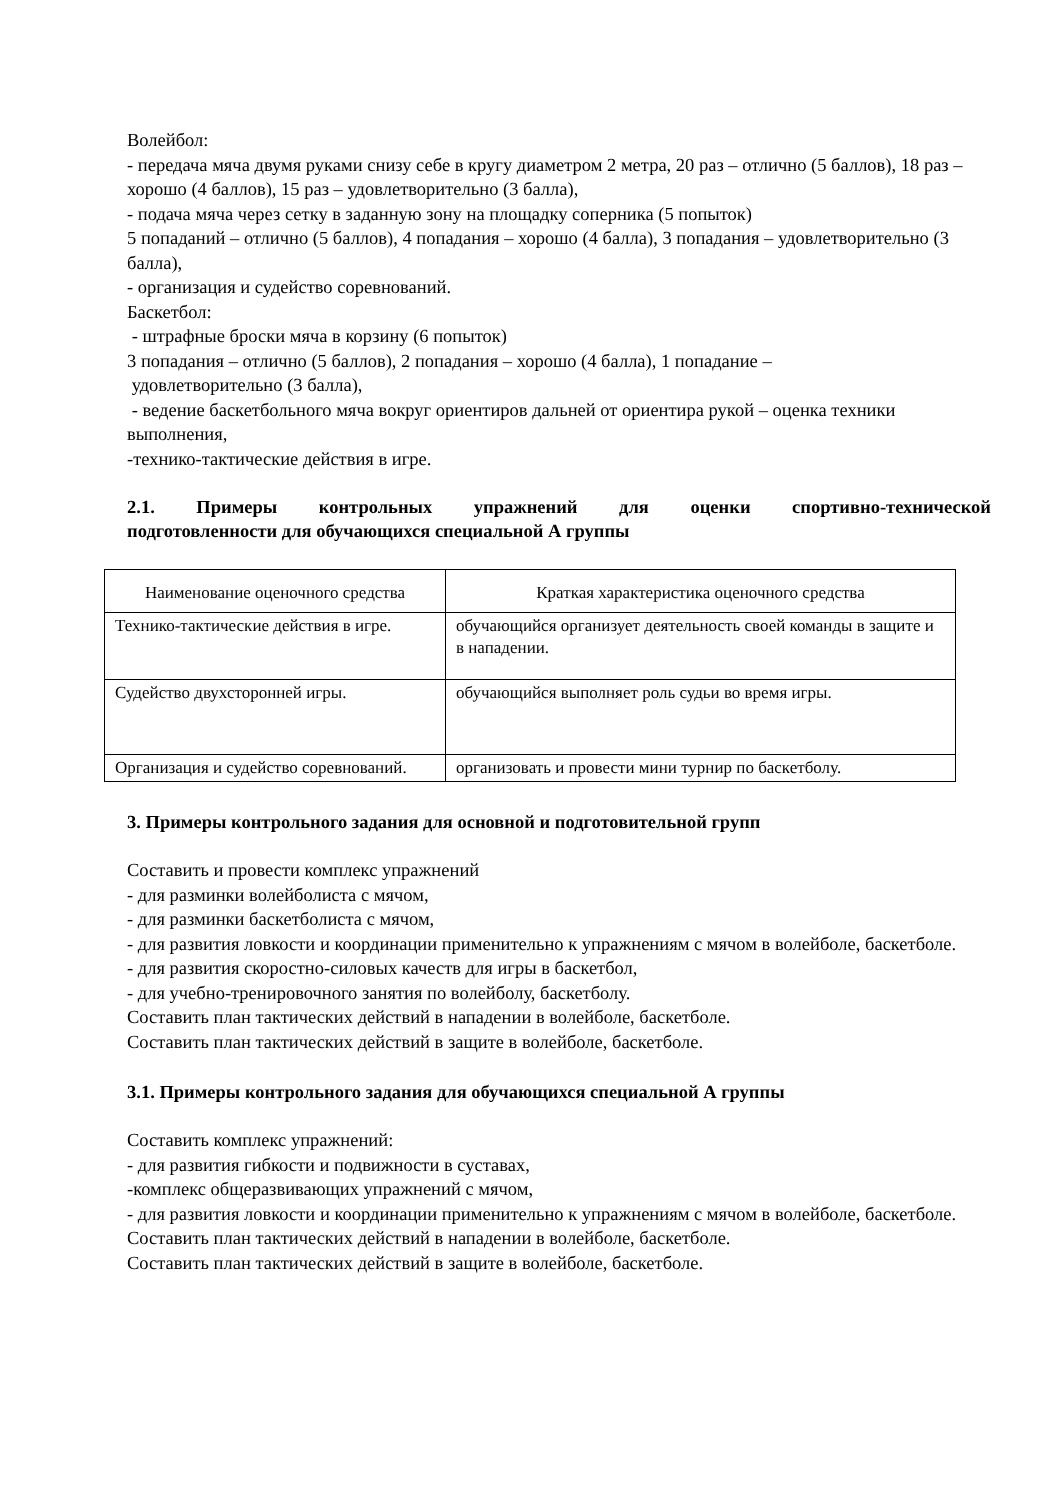Волейбол:
- передача мяча двумя руками снизу себе в кругу диаметром 2 метра, 20 раз – отлично (5 баллов), 18 раз – хорошо (4 баллов), 15 раз – удовлетворительно (3 балла),
- подача мяча через сетку в заданную зону на площадку соперника (5 попыток)
5 попаданий – отлично (5 баллов), 4 попадания – хорошо (4 балла), 3 попадания – удовлетворительно (3 балла),
- организация и судейство соревнований.
Баскетбол:
- штрафные броски мяча в корзину (6 попыток)
3 попадания – отлично (5 баллов), 2 попадания – хорошо (4 балла), 1 попадание –
удовлетворительно (3 балла),
- ведение баскетбольного мяча вокруг ориентиров дальней от ориентира рукой – оценка техники выполнения,
-технико-тактические действия в игре.
2.1. Примеры контрольных упражнений для оценки спортивно-технической
подготовленности для обучающихся специальной А группы
| Наименование оценочного средства | Краткая характеристика оценочного средства |
| --- | --- |
| Технико-тактические действия в игре. | обучающийся организует деятельность своей команды в защите и в нападении. |
| Судейство двухсторонней игры. | обучающийся выполняет роль судьи во время игры. |
| Организация и судейство соревнований. | организовать и провести мини турнир по баскетболу. |
3. Примеры контрольного задания для основной и подготовительной групп
Составить и провести комплекс упражнений
- для разминки волейболиста с мячом,
- для разминки баскетболиста с мячом,
- для развития ловкости и координации применительно к упражнениям с мячом в волейболе, баскетболе.
- для развития скоростно-силовых качеств для игры в баскетбол,
- для учебно-тренировочного занятия по волейболу, баскетболу.
Составить план тактических действий в нападении в волейболе, баскетболе.
Составить план тактических действий в защите в волейболе, баскетболе.
3.1. Примеры контрольного задания для обучающихся специальной А группы
Составить комплекс упражнений:
- для развития гибкости и подвижности в суставах,
-комплекс общеразвивающих упражнений с мячом,
- для развития ловкости и координации применительно к упражнениям с мячом в волейболе, баскетболе.
Составить план тактических действий в нападении в волейболе, баскетболе.
Составить план тактических действий в защите в волейболе, баскетболе.